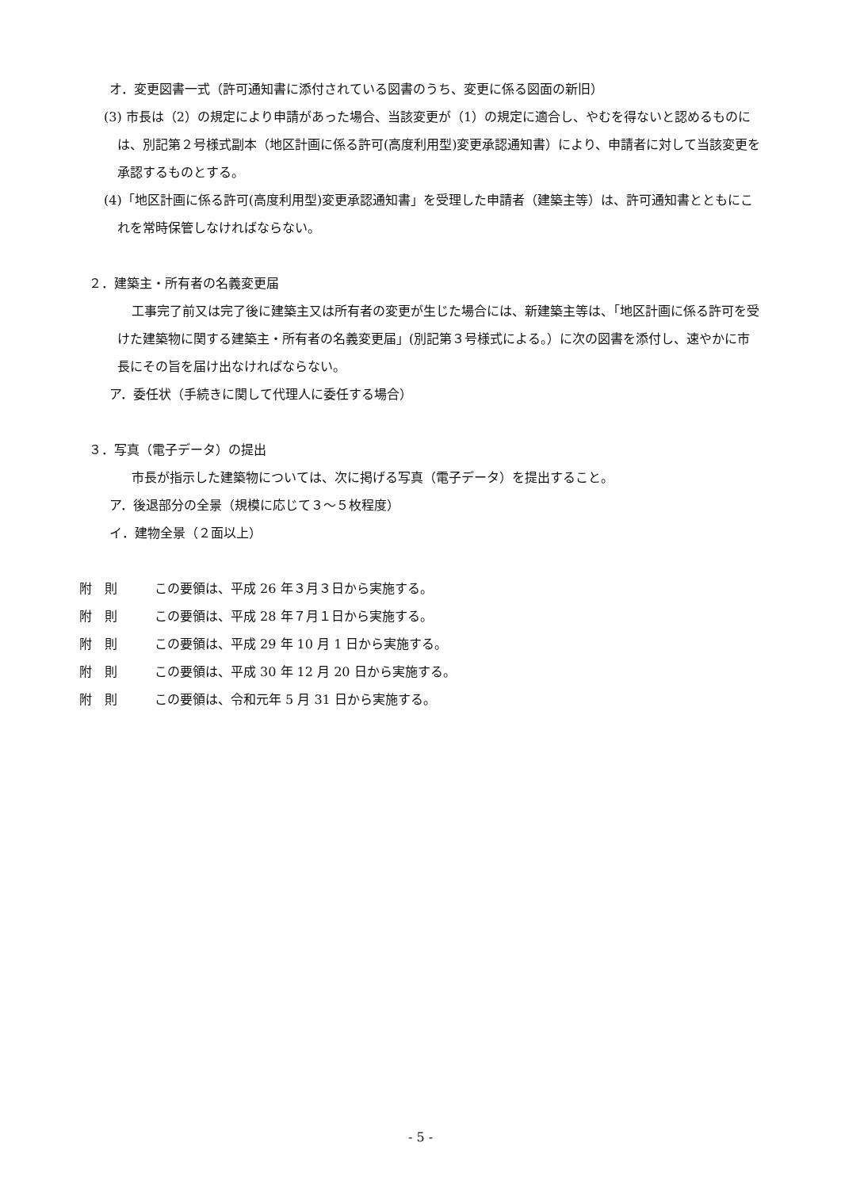オ．変更図書一式（許可通知書に添付されている図書のうち、変更に係る図面の新旧）
(3) 市長は（2）の規定により申請があった場合、当該変更が（1）の規定に適合し、やむを得ないと認めるものには、別記第２号様式副本（地区計画に係る許可(高度利用型)変更承認通知書）により、申請者に対して当該変更を承認するものとする。
(4)「地区計画に係る許可(高度利用型)変更承認通知書」を受理した申請者（建築主等）は、許可通知書とともにこれを常時保管しなければならない。
２．建築主・所有者の名義変更届
工事完了前又は完了後に建築主又は所有者の変更が生じた場合には、新建築主等は、「地区計画に係る許可を受けた建築物に関する建築主・所有者の名義変更届」(別記第３号様式による。）に次の図書を添付し、速やかに市長にその旨を届け出なければならない。
ア．委任状（手続きに関して代理人に委任する場合）
３．写真（電子データ）の提出
市長が指示した建築物については、次に掲げる写真（電子データ）を提出すること。
ア．後退部分の全景（規模に応じて３～５枚程度）
イ．建物全景（２面以上）
附　則 この要領は、平成 26 年３月３日から実施する。
附　則 この要領は、平成 28 年７月１日から実施する。
附　則 この要領は、平成 29 年 10 月 1 日から実施する。
附　則 この要領は、平成 30 年 12 月 20 日から実施する。
附　則 この要領は、令和元年 5 月 31 日から実施する。
- 5 -